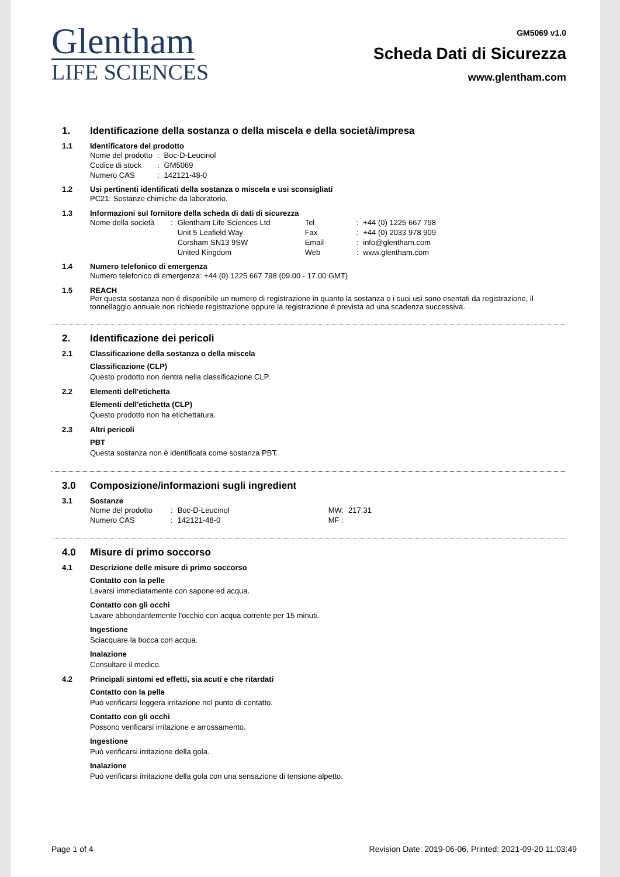Glentham
LIFE SCIENCES
GM5069 v1.0
Scheda Dati di Sicurezza
www.glentham.com
1. Identificazione della sostanza o della miscela e della società/impresa
1.1 Identificatore del prodotto
| Nome del prodotto | : | Boc-D-Leucinol |
| Codice di stock | : | GM5069 |
| Numero CAS | : | 142121-48-0 |
1.2 Usi pertinenti identificati della sostanza o miscela e usi sconsigliati
PC21: Sostanze chimiche da laboratorio.
1.3 Informazioni sul fornitore della scheda di dati di sicurezza
| Nome della società | : | Glentham Life Sciences Ltd | Tel | : | +44 (0) 1225 667 798 |
| | | Unit 5 Leafield Way | Fax | : | +44 (0) 2033 978 909 |
| | | Corsham SN13 9SW | Email | : | info@glentham.com |
| | | United Kingdom | Web | : | www.glentham.com |
1.4 Numero telefonico di emergenza
Numero telefonico di emergenza: +44 (0) 1225 667 798 (09.00 - 17.00 GMT)
1.5 REACH
Per questa sostanza non é disponibile un numero di registrazione in quanto la sostanza o i suoi usi sono esentati da registrazione, il tonnellaggio annuale non richiede registrazione oppure la registrazione é prevista ad una scadenza successiva.
2. Identificazione dei pericoli
2.1 Classificazione della sostanza o della miscela
Classificazione (CLP)
Questo prodotto non rientra nella classificazione CLP.
2.2 Elementi dell'etichetta
Elementi dell'etichetta (CLP)
Questo prodotto non ha etichettatura.
2.3 Altri pericoli
PBT
Questa sostanza non è identificata come sostanza PBT.
3.0 Composizione/informazioni sugli ingredient
3.1 Sostanze
| Nome del prodotto | : | Boc-D-Leucinol | MW: | 217.31 |
| Numero CAS | : | 142121-48-0 | MF : | |
4.0 Misure di primo soccorso
4.1 Descrizione delle misure di primo soccorso
Contatto con la pelle
Lavarsi immediatamente con sapone ed acqua.
Contatto con gli occhi
Lavare abbondantemente l'occhio con acqua corrente per 15 minuti.
Ingestione
Sciacquare la bocca con acqua.
Inalazione
Consultare il medico.
4.2 Principali sintomi ed effetti, sia acuti e che ritardati
Contatto con la pelle
Può verificarsi leggera irritazione nel punto di contatto.
Contatto con gli occhi
Possono verificarsi irritazione e arrossamento.
Ingestione
Può verificarsi irritazione della gola.
Inalazione
Può verificarsi irritazione della gola con una sensazione di tensione alpetto.
Page 1 of 4 Revision Date: 2019-06-06, Printed: 2021-09-20 11:03:49